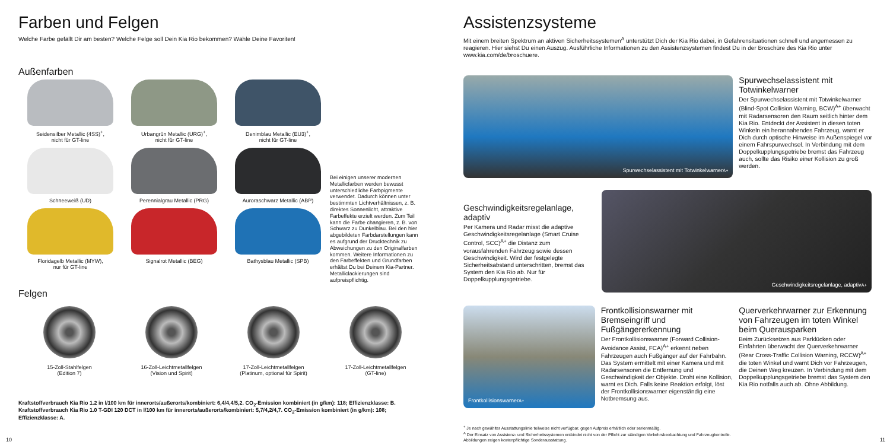Farben und Felgen
Welche Farbe gefällt Dir am besten? Welche Felge soll Dein Kia Rio bekommen? Wähle Deine Favoriten!
Außenfarben
Seidensilber Metallic (4SS)<sup>+</sup>,
nicht für GT-line
Urbangrün Metallic (URG)<sup>+</sup>,
nicht für GT-line
Denimblau Metallic (EU3)<sup>+</sup>,
nicht für GT-line
Schneeweiß (UD)
Perennialgrau Metallic (PRG)
Auroraschwarz Metallic (ABP)
Floridagelb Metallic (MYW),
nur für GT-line
Signalrot Metallic (BEG)
Bathysblau Metallic (SPB)
Bei einigen unserer modernen Metallicfarben werden bewusst unterschiedliche Farbpigmente verwendet. Dadurch können unter bestimmten Lichtverhältnissen, z. B. direktes Sonnenlicht, attraktive Farbeffekte erzielt werden. Zum Teil kann die Farbe changieren, z. B. von Schwarz zu Dunkelblau. Bei den hier abgebildeten Farbdarstellungen kann es aufgrund der Drucktechnik zu Abweichungen zu den Originalfarben kommen. Weitere Informationen zu den Farbeffekten und Grundfarben erhältst Du bei Deinem Kia-Partner. Metalliclackierungen sind aufpreispflichtig.
Felgen
15-Zoll-Stahlfelgen
(Edition 7)
16-Zoll-Leichtmetallfelgen
(Vision und Spirit)
17-Zoll-Leichtmetallfelgen
(Platinum, optional für Spirit)
17-Zoll-Leichtmetallfelgen
(GT-line)
Kraftstoffverbrauch Kia Rio 1.2 in l/100 km für innerorts/außerorts/kombiniert: 6,4/4,4/5,2. CO<sub>2</sub>-Emission kombiniert (in g/km): 118; Effizienzklasse: B.
Kraftstoffverbrauch Kia Rio 1.0 T-GDI 120 DCT in l/100 km für innerorts/außerorts/kombiniert: 5,7/4,2/4,7. CO<sub>2</sub>-Emission kombiniert (in g/km): 108; Effizienzklasse: A.
10
Assistenzsysteme
Mit einem breiten Spektrum an aktiven Sicherheitssystemen<sup>A</sup> unterstützt Dich der Kia Rio dabei, in Gefahrensituationen schnell und angemessen zu reagieren. Hier siehst Du einen Auszug. Ausführliche Informationen zu den Assistenzsystemen findest Du in der Broschüre des Kia Rio unter www.kia.com/de/broschuere.
Spurwechselassistent mit Totwinkelwarner<sup>A+</sup>
Spurwechselassistent mit Totwinkelwarner
Der Spurwechselassistent mit Totwinkelwarner (Blind-Spot Collision Warning, BCW)<sup>A+</sup> überwacht mit Radarsensoren den Raum seitlich hinter dem Kia Rio. Entdeckt der Assistent in diesen toten Winkeln ein herannahendes Fahrzeug, warnt er Dich durch optische Hinweise im Außenspiegel vor einem Fahrspurwechsel. In Verbindung mit dem Doppelkupplungsgetriebe bremst das Fahrzeug auch, sollte das Risiko einer Kollision zu groß werden.
Geschwindigkeitsregelanlage, adaptiv
Per Kamera und Radar misst die adaptive Geschwindigkeitsregelanlage (Smart Cruise Control, SCC)<sup>A+</sup> die Distanz zum vorausfahrenden Fahrzeug sowie dessen Geschwindigkeit. Wird der festgelegte Sicherheitsabstand unterschritten, bremst das System den Kia Rio ab. Nur für Doppelkupplungsgetriebe.
Geschwindigkeitsregelanlage, adaptiv<sup>A+</sup>
Frontkollisionswarner<sup>A+</sup>
Frontkollisionswarner mit Bremseingriff und Fußgängererkennung
Der Frontkollisionswarner (Forward Collision-Avoidance Assist, FCA)<sup>A+</sup> erkennt neben Fahrzeugen auch Fußgänger auf der Fahrbahn. Das System ermittelt mit einer Kamera und mit Radarsensoren die Entfernung und Geschwindigkeit der Objekte. Droht eine Kollision, warnt es Dich. Falls keine Reaktion erfolgt, löst der Frontkollisionswarner eigenständig eine Notbremsung aus.
Querverkehrwarner zur Erkennung von Fahrzeugen im toten Winkel beim Querausparken
Beim Zurücksetzen aus Parklücken oder Einfahrten überwacht der Querverkehrwarner (Rear Cross-Traffic Collision Warning, RCCW)<sup>A+</sup> die toten Winkel und warnt Dich vor Fahrzeugen, die Deinen Weg kreuzen. In Verbindung mit dem Doppelkupplungsgetriebe bremst das System den Kia Rio notfalls auch ab. Ohne Abbildung.
<sup>+</sup> Je nach gewählter Ausstattungslinie teilweise nicht verfügbar, gegen Aufpreis erhältlich oder serienmäßig.
<sup>A</sup> Der Einsatz von Assistenz- und Sicherheitssystemen entbindet nicht von der Pflicht zur ständigen Verkehrsbeobachtung und Fahrzeugkontrolle.
Abbildungen zeigen kostenpflichtige Sonderausstattung.
11